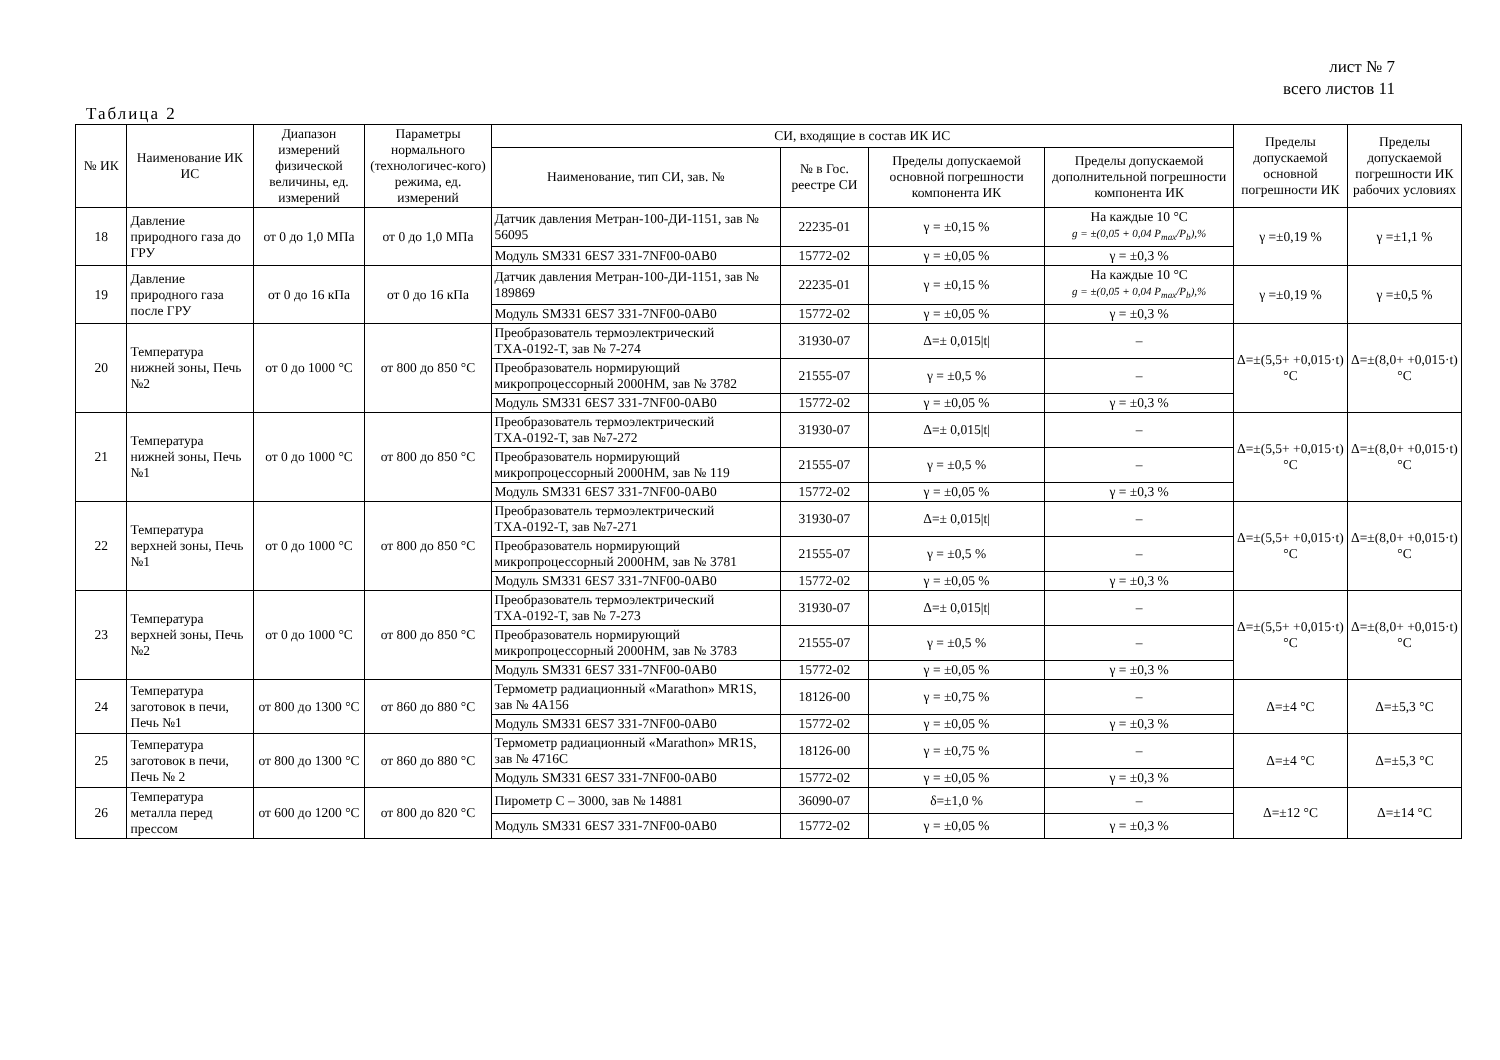лист № 7
всего листов 11
Таблица 2
| № ИК | Наименование ИК ИС | Диапазон измерений физической величины, ед. измерений | Параметры нормального (технологичес-кого) режима, ед. измерений | СИ, входящие в состав ИК ИС | | | | Пределы допускаемой основной погрешности ИК | Пределы допускаемой погрешности ИК рабочих условиях |
| --- | --- | --- | --- | --- | --- | --- | --- | --- | --- |
| | | | | Наименование, тип СИ, зав. № | № в Гос. реестре СИ | Пределы допускаемой основной погрешности компонента ИК | Пределы допускаемой дополнительной погрешности компонента ИК | | |
| 18 | Давление природного газа до ГРУ | от 0 до 1,0 МПа | от 0 до 1,0 МПа | Датчик давления Метран-100-ДИ-1151, зав № 56095 | 22235-01 | γ = ±0,15 % | На каждые 10 °С g = ±(0,05 + 0,04 P<sub>max</sub>/P<sub>b</sub>),% | γ =±0,19 % | γ =±1,1 % |
| | | | | Модуль SM331 6ES7 331-7NF00-0AB0 | 15772-02 | γ = ±0,05 % | γ = ±0,3 % | | |
| 19 | Давление природного газа после ГРУ | от 0 до 16 кПа | от 0 до 16 кПа | Датчик давления Метран-100-ДИ-1151, зав № 189869 | 22235-01 | γ = ±0,15 % | На каждые 10 °С g = ±(0,05 + 0,04 P<sub>max</sub>/P<sub>b</sub>),% | γ =±0,19 % | γ =±0,5 % |
| | | | | Модуль SM331 6ES7 331-7NF00-0AB0 | 15772-02 | γ = ±0,05 % | γ = ±0,3 % | | |
| 20 | Температура нижней зоны, Печь №2 | от 0 до 1000 °С | от 800 до 850 °С | Преобразователь термоэлектрический ТХА-0192-Т, зав № 7-274 | 31930-07 | Δ=± 0,015/t/ | – | Δ=±(5,5+ +0,015·t) °С | Δ=±(8,0+ +0,015·t) °С |
| | | | | Преобразователь нормирующий микропроцессорный 2000НМ, зав № 3782 | 21555-07 | γ = ±0,5 % | – | | |
| | | | | Модуль SM331 6ES7 331-7NF00-0AB0 | 15772-02 | γ = ±0,05 % | γ = ±0,3 % | | |
| 21 | Температура нижней зоны, Печь №1 | от 0 до 1000 °С | от 800 до 850 °С | Преобразователь термоэлектрический ТХА-0192-Т, зав №7-272 | 31930-07 | Δ=± 0,015/t/ | – | Δ=±(5,5+ +0,015·t) °С | Δ=±(8,0+ +0,015·t) °С |
| | | | | Преобразователь нормирующий микропроцессорный 2000НМ, зав № 119 | 21555-07 | γ = ±0,5 % | – | | |
| | | | | Модуль SM331 6ES7 331-7NF00-0AB0 | 15772-02 | γ = ±0,05 % | γ = ±0,3 % | | |
| 22 | Температура верхней зоны, Печь №1 | от 0 до 1000 °С | от 800 до 850 °С | Преобразователь термоэлектрический ТХА-0192-Т, зав №7-271 | 31930-07 | Δ=± 0,015/t/ | – | Δ=±(5,5+ +0,015·t) °С | Δ=±(8,0+ +0,015·t) °С |
| | | | | Преобразователь нормирующий микропроцессорный 2000НМ, зав № 3781 | 21555-07 | γ = ±0,5 % | – | | |
| | | | | Модуль SM331 6ES7 331-7NF00-0AB0 | 15772-02 | γ = ±0,05 % | γ = ±0,3 % | | |
| 23 | Температура верхней зоны, Печь №2 | от 0 до 1000 °С | от 800 до 850 °С | Преобразователь термоэлектрический ТХА-0192-Т, зав № 7-273 | 31930-07 | Δ=± 0,015/t/ | – | Δ=±(5,5+ +0,015·t) °С | Δ=±(8,0+ +0,015·t) °С |
| | | | | Преобразователь нормирующий микропроцессорный 2000НМ, зав № 3783 | 21555-07 | γ = ±0,5 % | – | | |
| | | | | Модуль SM331 6ES7 331-7NF00-0AB0 | 15772-02 | γ = ±0,05 % | γ = ±0,3 % | | |
| 24 | Температура заготовок в печи, Печь №1 | от 800 до 1300 °С | от 860 до 880 °С | Термометр радиационный «Marathon» MR1S, зав № 4А156 | 18126-00 | γ = ±0,75 % | – | Δ=±4 °С | Δ=±5,3 °С |
| | | | | Модуль SM331 6ES7 331-7NF00-0AB0 | 15772-02 | γ = ±0,05 % | γ = ±0,3 % | | |
| 25 | Температура заготовок в печи, Печь № 2 | от 800 до 1300 °С | от 860 до 880 °С | Термометр радиационный «Marathon» MR1S, зав № 4716С | 18126-00 | γ = ±0,75 % | – | Δ=±4 °С | Δ=±5,3 °С |
| | | | | Модуль SM331 6ES7 331-7NF00-0AB0 | 15772-02 | γ = ±0,05 % | γ = ±0,3 % | | |
| 26 | Температура металла перед прессом | от 600 до 1200 °С | от 800 до 820 °С | Пирометр С – 3000, зав № 14881 | 36090-07 | δ=±1,0 % | – | Δ=±12 °С | Δ=±14 °С |
| | | | | Модуль SM331 6ES7 331-7NF00-0AB0 | 15772-02 | γ = ±0,05 % | γ = ±0,3 % | | |